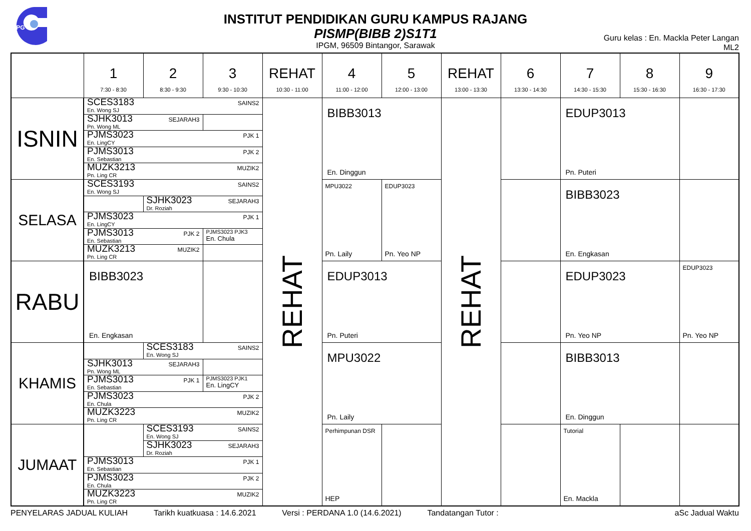iPG
INSTITUT PENDIDIKAN GURU KAMPUS RAJANG
PISMP(BIBB 2)S1T1
IPGM, 96509 Bintangor, Sarawak
Guru kelas : En. Mackla Peter Langan
ML2
| | 1 7:30 - 8:30 | 2 8:30 - 9:30 | 3 9:30 - 10:30 | REHAT 10:30 - 11:00 | 4 11:00 - 12:00 | 5 12:00 - 13:00 | REHAT 13:00 - 13:30 | 6 13:30 - 14:30 | 7 14:30 - 15:30 | 8 15:30 - 16:30 | 9 16:30 - 17:30 |
| --- | --- | --- | --- | --- | --- | --- | --- | --- | --- | --- | --- |
| ISNIN | SCES3183 SAINS2 En. Wong SJ | | | REHAT | BIBB3013 En. Dinggun | | REHAT | | EDUP3013 Pn. Puteri | | |
| | SJHK3013 SEJARAH3 Pn. Wong ML | | | | | | | | | | |
| | PJMS3023 PJK 1 En. LingCY | | | | | | | | | | |
| | PJMS3013 PJK 2 En. Sebastian | | | | | | | | | | |
| | MUZK3213 MUZIK2 Pn. Ling CR | | | | | | | | | | |
| SELASA | SCES3193 SAINS2 En. Wong SJ | | | | MPU3022 Pn. Laily | EDUP3023 Pn. Yeo NP | | | BIBB3023 En. Engkasan | | |
| | | SJHK3023 SEJARAH3 Dr. Roziah | | | | | | | | | |
| | PJMS3023 PJK 1 En. LingCY | | | | | | | | | | |
| | PJMS3013 PJK 2 En. Sebastian | | PJMS3023 PJK3 En. Chula | | | | | | | | |
| | MUZK3213 MUZIK2 Pn. Ling CR | | | | | | | | | | |
| RABU | BIBB3023 En. Engkasan | | | | EDUP3013 Pn. Puteri | | | | EDUP3023 Pn. Yeo NP | | EDUP3023 Pn. Yeo NP |
| KHAMIS | | SCES3183 SAINS2 En. Wong SJ | | | MPU3022 Pn. Laily | | | | BIBB3013 En. Dinggun | | |
| | SJHK3013 SEJARAH3 Pn. Wong ML | | | | | | | | | | |
| | PJMS3013 PJK 1 En. Sebastian | | PJMS3023 PJK1 En. LingCY | | | | | | | | |
| | PJMS3023 PJK 2 En. Chula | | | | | | | | | | |
| | MUZK3223 MUZIK2 Pn. Ling CR | | | | | | | | | | |
| JUMAAT | | SCES3193 SAINS2 En. Wong SJ | | | Perhimpunan DSR HEP | | | | Tutorial En. Mackla | | |
| | | SJHK3023 SEJARAH3 Dr. Roziah | | | | | | | | | |
| | PJMS3013 PJK 1 En. Sebastian | | | | | | | | | | |
| | PJMS3023 PJK 2 En. Chula | | | | | | | | | | |
| | MUZK3223 MUZIK2 Pn. Ling CR | | | | | | | | | | |
PENYELARAS JADUAL KULIAH Tarikh kuatkuasa : 14.6.2021 Versi : PERDANA 1.0 (14.6.2021) Tandatangan Tutor : aSc Jadual Waktu